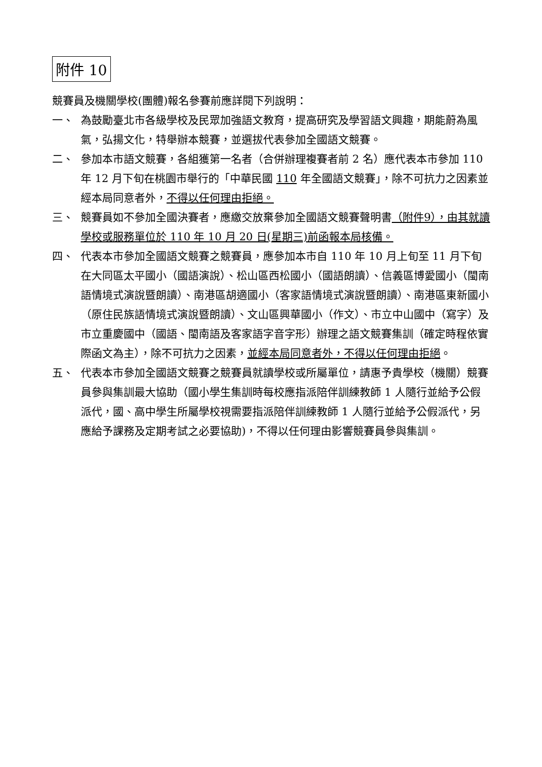附件 10
競賽員及機關學校(團體)報名參賽前應詳閱下列說明：
一、 為鼓勵臺北市各級學校及民眾加強語文教育，提高研究及學習語文興趣，期能蔚為風氣，弘揚文化，特舉辦本競賽，並選拔代表參加全國語文競賽。
二、 參加本市語文競賽，各組獲第一名者（合併辦理複賽者前 2 名）應代表本市參加 110 年 12 月下旬在桃園市舉行的「中華民國 110 年全國語文競賽」，除不可抗力之因素並經本局同意者外，不得以任何理由拒絕。
三、 競賽員如不參加全國決賽者，應繳交放棄參加全國語文競賽聲明書（附件9），由其就讀學校或服務單位於 110 年 10 月 20 日(星期三)前函報本局核備。
四、 代表本市參加全國語文競賽之競賽員，應參加本市自 110 年 10 月上旬至 11 月下旬在大同區太平國小（國語演說）、松山區西松國小（國語朗讀）、信義區博愛國小（閩南語情境式演說暨朗讀）、南港區胡適國小（客家語情境式演說暨朗讀）、南港區東新國小（原住民族語情境式演說暨朗讀）、文山區興華國小（作文）、市立中山國中（寫字）及市立重慶國中（國語、閩南語及客家語字音字形）辦理之語文競賽集訓（確定時程依實際函文為主），除不可抗力之因素，並經本局同意者外，不得以任何理由拒絕。
五、 代表本市參加全國語文競賽之競賽員就讀學校或所屬單位，請惠予貴學校（機關）競賽員參與集訓最大協助（國小學生集訓時每校應指派陪伴訓練教師 1 人隨行並給予公假派代，國、高中學生所屬學校視需要指派陪伴訓練教師 1 人隨行並給予公假派代，另應給予課務及定期考試之必要協助)，不得以任何理由影響競賽員參與集訓。